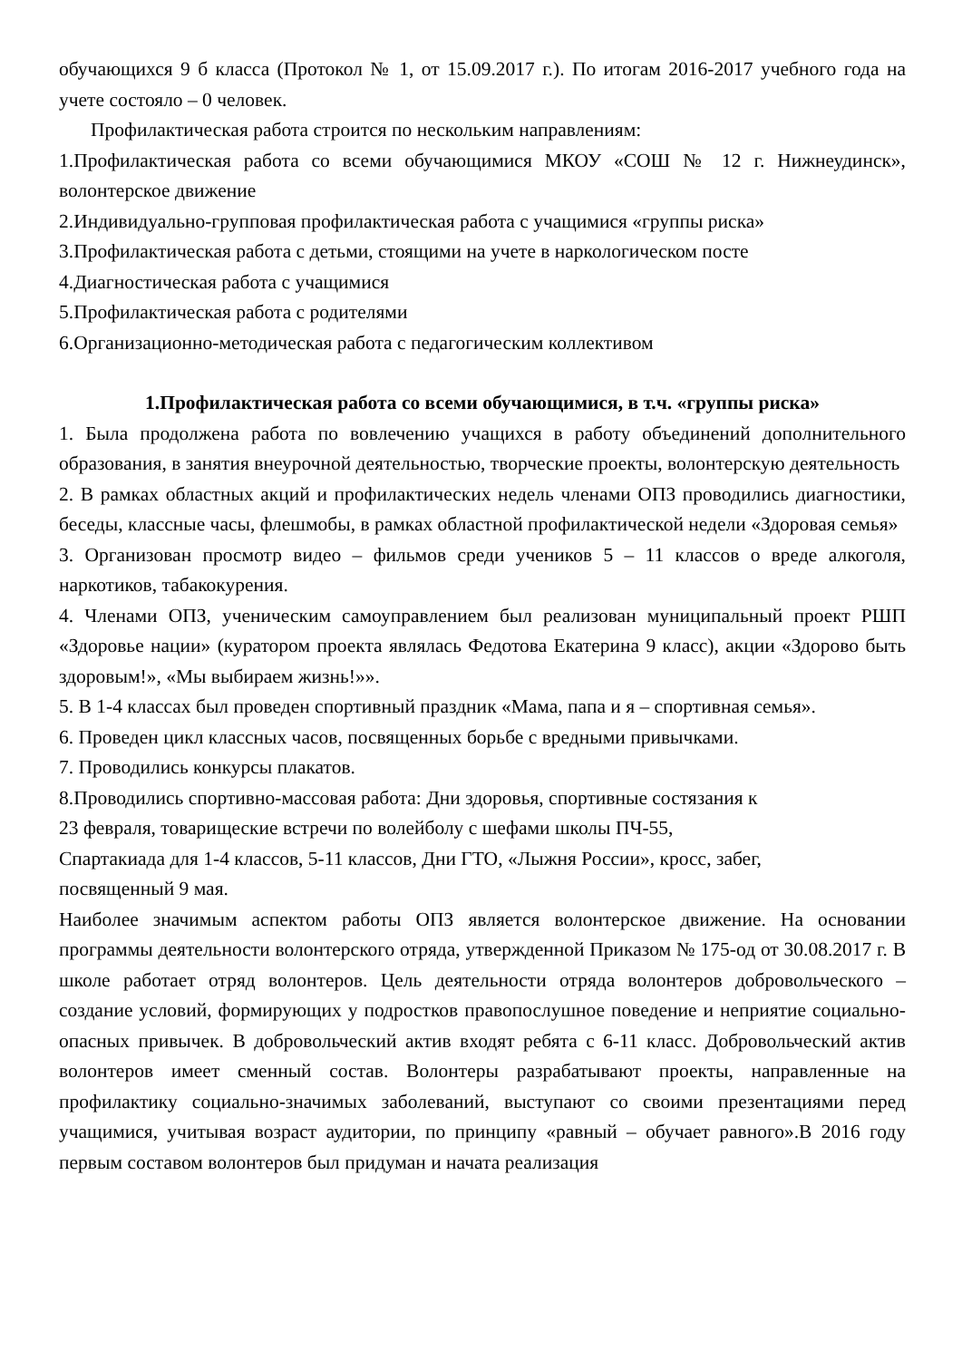обучающихся 9 б класса (Протокол № 1, от 15.09.2017 г.). По итогам 2016-2017 учебного года на учете состояло – 0 человек.
Профилактическая работа строится по нескольким направлениям:
1.Профилактическая работа со всеми обучающимися МКОУ «СОШ № 12 г. Нижнеудинск», волонтерское движение
2.Индивидуально-групповая профилактическая работа с учащимися «группы риска»
3.Профилактическая работа с детьми, стоящими на учете в наркологическом посте
4.Диагностическая работа с учащимися
5.Профилактическая работа с родителями
6.Организационно-методическая работа с педагогическим коллективом
1.Профилактическая работа со всеми обучающимися, в т.ч. «группы риска»
1. Была продолжена работа по вовлечению учащихся в работу объединений дополнительного образования, в занятия внеурочной деятельностью, творческие проекты, волонтерскую деятельность
2. В рамках областных акций и профилактических недель членами ОПЗ проводились диагностики, беседы, классные часы, флешмобы, в рамках областной профилактической недели «Здоровая семья»
3. Организован просмотр видео – фильмов среди учеников 5 – 11 классов о вреде алкоголя, наркотиков, табакокурения.
4. Членами ОПЗ, ученическим самоуправлением был реализован муниципальный проект РШП «Здоровье нации» (куратором проекта являлась Федотова Екатерина 9 класс), акции «Здорово быть здоровым!», «Мы выбираем жизнь!»».
5. В 1-4 классах был проведен спортивный праздник «Мама, папа и я – спортивная семья».
6. Проведен цикл классных часов, посвященных борьбе с вредными привычками.
7. Проводились конкурсы плакатов.
8.Проводились спортивно-массовая работа: Дни здоровья, спортивные состязания к
23 февраля, товарищеские встречи по волейболу с шефами школы ПЧ-55,
Спартакиада для 1-4 классов, 5-11 классов, Дни ГТО, «Лыжня России», кросс, забег,
посвященный 9 мая.
Наиболее значимым аспектом работы ОПЗ является волонтерское движение. На основании программы деятельности волонтерского отряда, утвержденной Приказом № 175-од от 30.08.2017 г. В школе работает отряд волонтеров. Цель деятельности отряда волонтеров добровольческого – создание условий, формирующих у подростков правопослушное поведение и неприятие социально-опасных привычек. В добровольческий актив входят ребята с 6-11 класс. Добровольческий актив волонтеров имеет сменный состав. Волонтеры разрабатывают проекты, направленные на профилактику социально-значимых заболеваний, выступают со своими презентациями перед учащимися, учитывая возраст аудитории, по принципу «равный – обучает равного».В 2016 году первым составом волонтеров был придуман и начата реализация